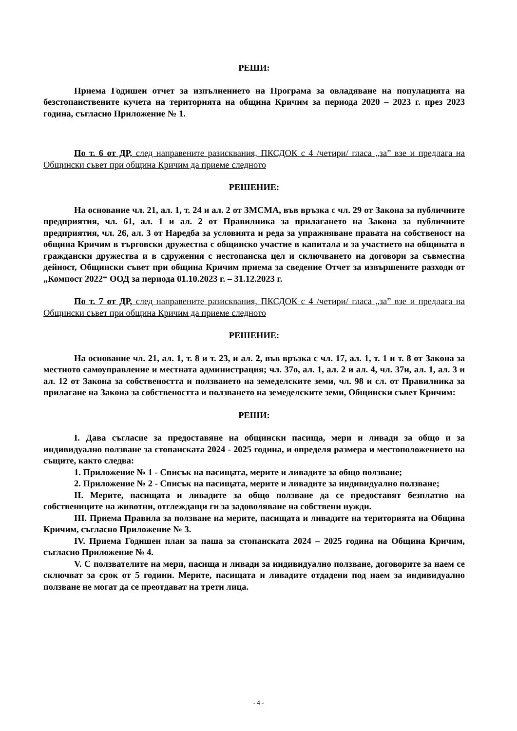РЕШИ:
Приема Годишен отчет за изпълнението на Програма за овладяване на популацията на безстопанствените кучета на територията на община Кричим за периода 2020 – 2023 г. през 2023 година, съгласно Приложение № 1.
По т. 6 от ДР, след направените разисквания, ПКСДОК с 4 /четири/ гласа „за” взе и предлага на Общински съвет при община Кричим да приеме следното
РЕШЕНИЕ:
На основание чл. 21, ал. 1, т. 24 и ал. 2 от ЗМСМА, във връзка с чл. 29 от Закона за публичните предприятия, чл. 61, ал. 1 и ал. 2 от Правилника за прилагането на Закона за публичните предприятия, чл. 26, ал. 3 от Наредба за условията и реда за упражняване правата на собственост на община Кричим в търговски дружества с общинско участие в капитала и за участието на общината в граждански дружества и в сдружения с нестопанска цел и сключването на договори за съвместна дейност, Общински съвет при община Кричим приема за сведение Отчет за извършените разходи от „Компост 2022“ ООД за периода 01.10.2023 г. – 31.12.2023 г.
По т. 7 от ДР, след направените разисквания, ПКСДОК с 4 /четири/ гласа „за” взе и предлага на Общински съвет при община Кричим да приеме следното
РЕШЕНИЕ:
На основание чл. 21, ал. 1, т. 8 и т. 23, и ал. 2, във връзка с чл. 17, ал. 1, т. 1 и т. 8 от Закона за местното самоуправление и местната администрация; чл. 37о, ал. 1, ал. 2 и ал. 4, чл. 37и, ал. 1, ал. 3 и ал. 12 от Закона за собствеността и ползването на земеделските земи, чл. 98 и сл. от Правилника за прилагане на Закона за собствеността и ползването на земеделските земи, Общински съвет Кричим:
РЕШИ:
I. Дава съгласие за предоставяне на общински пасища, мери и ливади за общо и за индивидуално ползване за стопанската 2024 - 2025 година, и определя размера и местоположението на същите, както следва:
1. Приложение № 1 - Списък на пасищата, мерите и ливадите за общо ползване;
2. Приложение № 2 - Списък на пасищата, мерите и ливадите за индивидуално ползване;
II. Мерите, пасищата и ливадите за общо ползване да се предоставят безплатно на собствениците на животни, отглеждащи ги за задоволяване на собствени нужди.
III. Приема Правила за ползване на мерите, пасищата и ливадите на територията на Община Кричим, съгласно Приложение № 3.
IV. Приема Годишен план за паша за стопанската 2024 – 2025 година на Община Кричим, съгласно Приложение № 4.
V. С ползвателите на мери, пасища и ливади за индивидуално ползване, договорите за наем се сключват за срок от 5 години. Мерите, пасищата и ливадите отдадени под наем за индивидуално ползване не могат да се преотдават на трети лица.
- 4 -